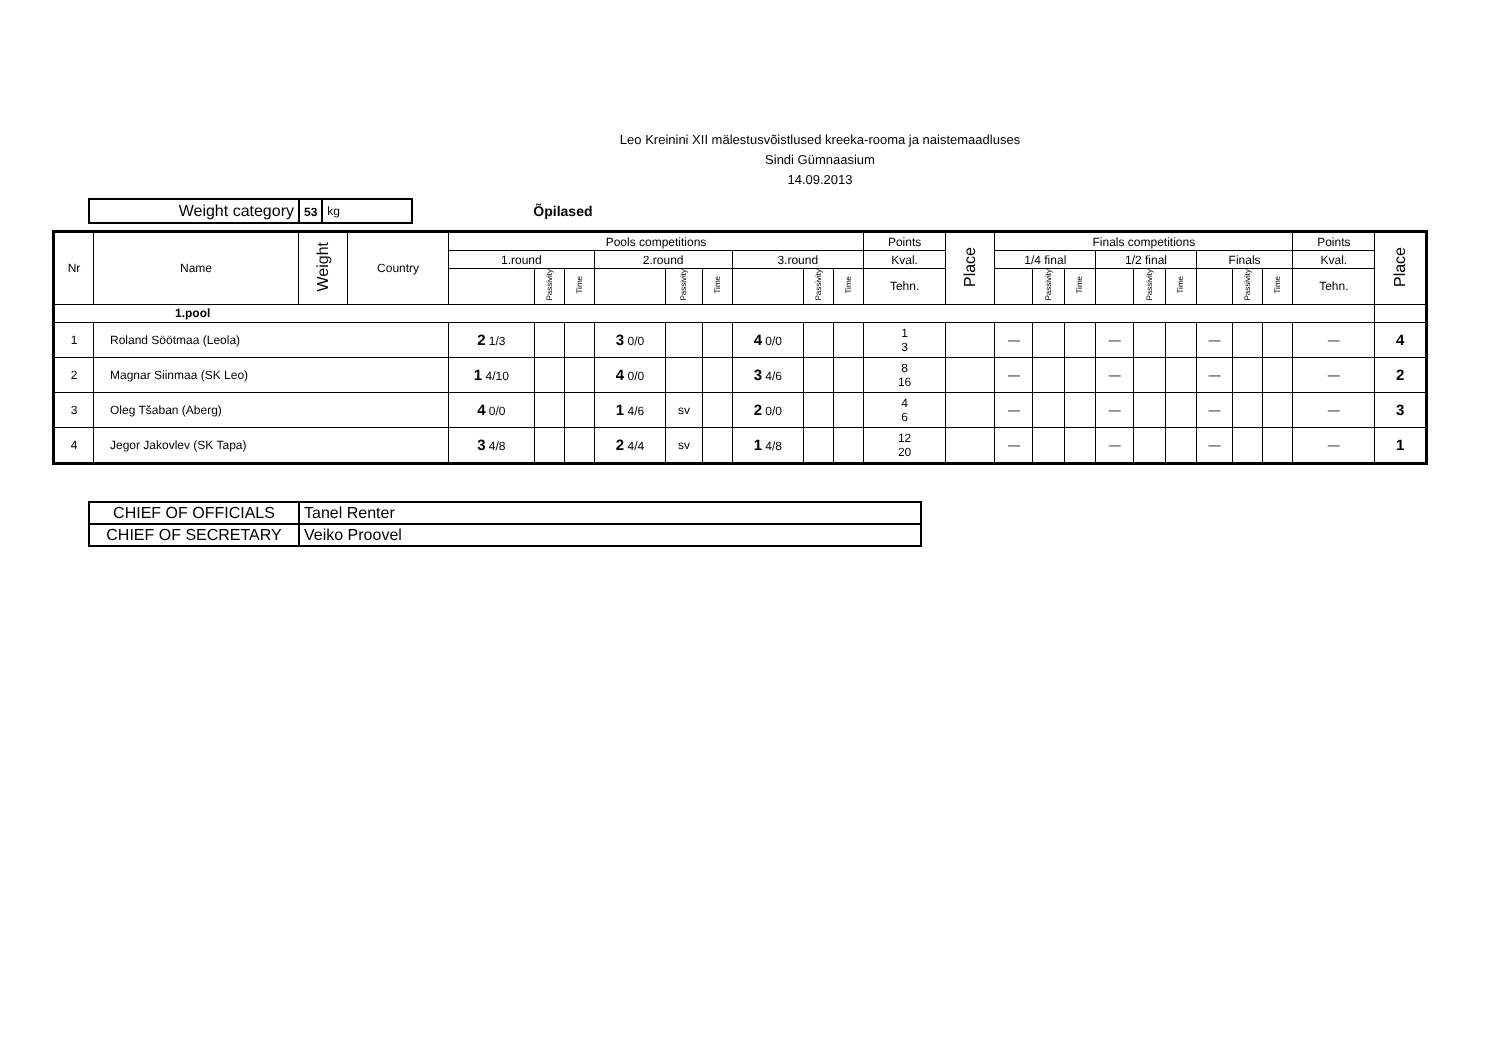Leo Kreinini XII mälestusvõistlused kreeka-rooma ja naistemaadluses
Sindi Gümnaasium
14.09.2013
| Weight category | 53 | kg |
Õpilased
| Nr | Name | Weight | Country | Pools competitions | | | | | | | | | Points | Place | Finals competitions | | | | | | | | | Points | Place |
| --- | --- | --- | --- | --- | --- | --- | --- | --- | --- | --- | --- | --- | --- | --- | --- | --- | --- | --- | --- | --- | --- | --- | --- | --- | --- |
| | | | | 1.round | | | 2.round | | | 3.round | | | Kval. | | 1/4 final | | | 1/2 final | | | Finals | | | Kval. | |
| | | | | | Passivity | Time | | Passivity | Time | | Passivity | Time | Tehn. | | | Passivity | Time | | Passivity | Time | | Passivity | Time | Tehn. | |
| 1.pool | | | | | | | | | | | | | | | | | | | | | | | | | |
| 1 | Roland Söötmaa (Leola) | | | 2 1/3 | | | 3 0/0 | | | 4 0/0 | | | 1 3 | | — | | | — | | | — | | | — | 4 |
| 2 | Magnar Siinmaa (SK Leo) | | | 1 4/10 | | | 4 0/0 | | | 3 4/6 | | | 8 16 | | — | | | — | | | — | | | — | 2 |
| 3 | Oleg Tšaban (Aberg) | | | 4 0/0 | | | 1 4/6 | sv | | 2 0/0 | | | 4 6 | | — | | | — | | | — | | | — | 3 |
| 4 | Jegor Jakovlev (SK Tapa) | | | 3 4/8 | | | 2 4/4 | sv | | 1 4/8 | | | 12 20 | | — | | | — | | | — | | | — | 1 |
| CHIEF OF OFFICIALS | Tanel Renter |
| CHIEF OF SECRETARY | Veiko Proovel |